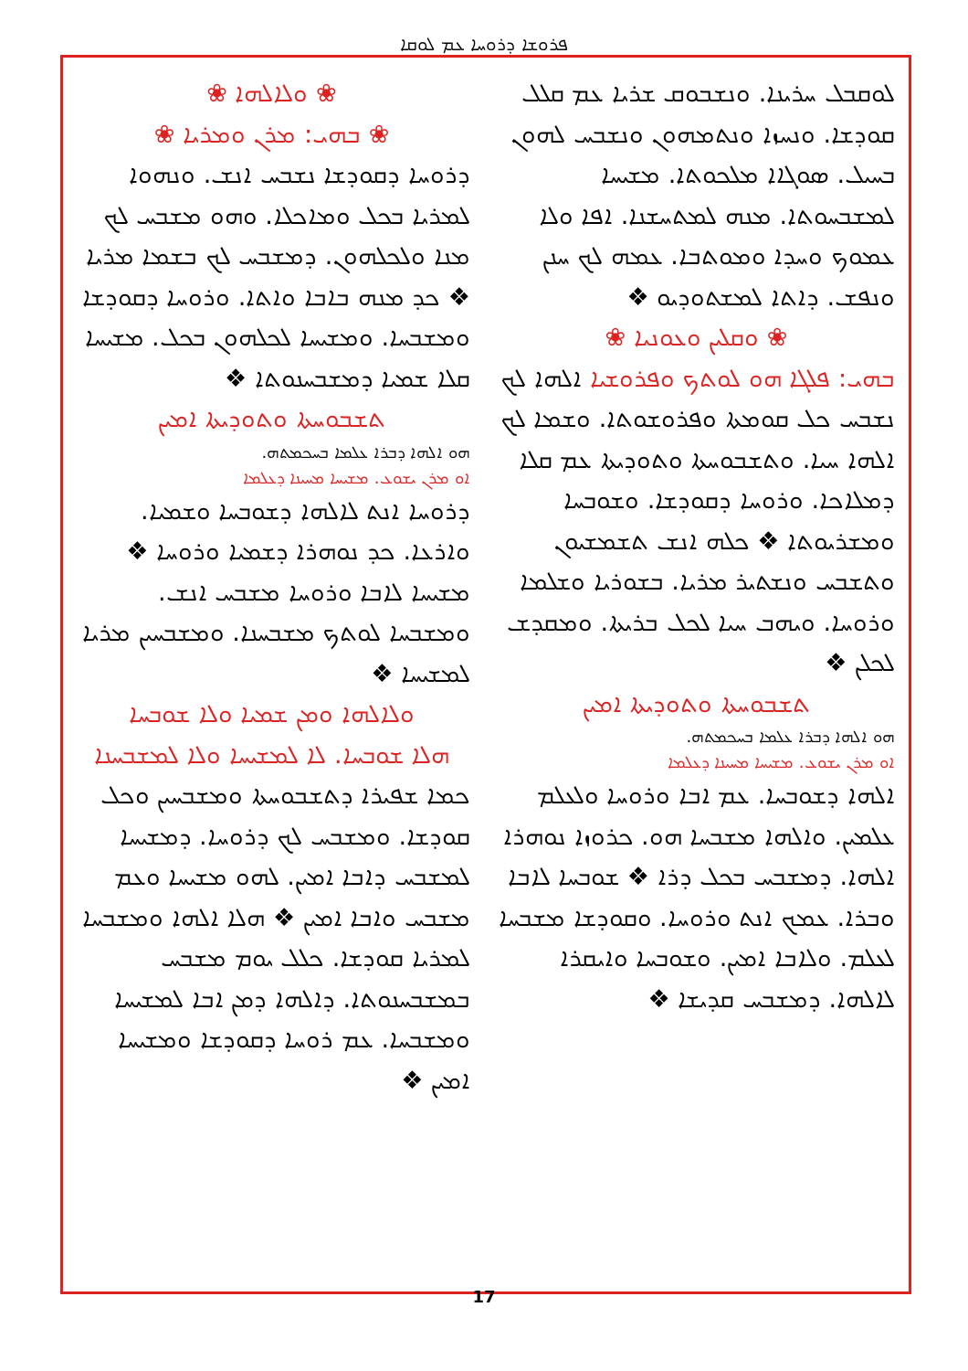ܦܪܘܫܐ ܕܪܘܚܐ ܥܡ ܠܘܩܐ
ܠܘܩܒܠ ܚܪܝܢܐ. ܘܢܫܒܘܩ ܫܪܝܐ ܥܡ ܩܠܠ ܩܘܕܫܐ. ܘܢܚܙܐ ܘܢܬܡܗܘܢ ܘܢܫܒܚ ܠܗܘܢ ܒܚܝܠ. ܣܘܓܐܐ ܡܠܟܘܬܐ. ܡܫܝܚܐ ܠܡܫܒܚܘܬܐ. ܡܢܗ ܠܡܬܚܫܢܐ. ܐܦܐ ܘܠܐ ܥܡܘܟ ܘܚܕܐ ܘܡܘܬܒܐ. ܥܡܗ ܠܟ ܚܢܢ ܘܢܦܫ. ܕܐܬܐ ܠܡܫܬܘܕܝܘ ❖
❀ ܘܩܠܝܢ ܘܥܘܢܝܐ ❀
ܒܗܝ: ܦܠܓܐ ܗܘ ܠܘܬܟ ܘܦܪܘܫܝܐ ܐܠܗܐ ܠܟ ܢܫܒܚ ܟܠ ܩܘܡܬܐ ܘܦܪܘܫܘܬܐ. ܘܫܡܐ ܠܟ ܐܠܗܐ ܚܝܐ. ܘܬܫܒܘܚܬܐ ܘܬܘܕܝܬܐ ܥܡ ܩܠܐ ܕܡܠܐܟܐ. ܘܪܘܚܐ ܕܩܘܕܫܐ. ܘܫܘܒܚܐ ܘܡܫܪܝܘܬܐ ❖ ܟܠܗ ܐܢܫ ܬܫܡܫܝܘܢ ܘܬܫܒܚ ܘܢܫܬܝܪ ܡܪܝܐ. ܒܫܘܪܝܐ ܘܫܠܡܐ ܘܪܘܚܐ. ܘܝܗܒ ܚܝܐ ܠܟܠ ܒܪܝܬܐ. ܘܡܩܕܫ ܠܟܠܢ ❖
ܬܫܒܘܚܬܐ ܘܬܘܕܝܬܐ ܐܡܝܢ
ܗܘ ܐܠܗܐ ܕܒܪܐ ܥܠܡܐ ܒܚܟܡܬܗ.
ܐܘ ܡܪܢ ܝܫܘܥ. ܡܫܝܚܐ ܡܚܝܢܐ ܕܥܠܡܐ
ܐܠܗܐ ܕܫܘܒܚܐ. ܥܡ ܐܒܐ ܘܪܘܚܐ ܘܠܥܠܡ ܥܠܡܝܢ. ܘܐܠܗܐ ܡܫܒܚܐ ܗܘ. ܟܪܘܙܐ ܢܘܗܪܐ ܐܠܗܐ. ܕܡܫܒܚ ܒܟܠ ܕܪܐ ❖ ܫܘܒܚܐ ܠܐܒܐ ܘܒܪܐ. ܥܡܟ ܐܢܬ ܘܪܘܚܐ. ܘܩܘܕܫܐ ܡܫܒܚܐ ܠܥܠܡ. ܘܠܐܒܐ ܐܡܝܢ. ܘܫܘܒܚܐ ܘܐܝܩܪܐ ܠܐܠܗܐ. ܕܡܫܒܚ ܩܕܝܫܐ ❖
❀ ܘܠܐܠܗܐ ❀
❀ ܒܗܝ: ܡܪܢ ܘܡܪܝܐ ❀
ܕܪܘܚܐ ܕܩܘܕܫܐ ܢܫܒܚ ܐܢܫ. ܘܢܗܘܐ ܠܡܪܝܐ ܒܟܠ ܘܡܐܟܠܐ. ܘܗܘ ܡܫܒܚ ܠܟ ܡܢܐ ܘܠܟܠܗܘܢ. ܕܡܫܒܚ ܠܟ ܒܫܡܐ ܡܪܝܐ ❖ ܟܕ ܡܢܗ ܒܐܒܐ ܘܐܬܐ. ܘܪܘܚܐ ܕܩܘܕܫܐ ܘܡܫܒܚܐ. ܘܡܫܝܚܐ ܠܟܠܗܘܢ ܒܟܠ. ܡܫܝܚܐ ܩܠܐ ܫܡܝܐ ܕܡܫܒܚܢܘܬܐ ❖
ܬܫܒܘܚܬܐ ܘܬܘܕܝܬܐ ܐܡܝܢ
ܗܘ ܐܠܗܐ ܕܒܪܐ ܥܠܡܐ ܒܚܟܡܬܗ.
ܐܘ ܡܪܢ ܝܫܘܥ. ܡܫܝܚܐ ܡܚܝܢܐ ܕܥܠܡܐ
ܕܪܘܚܐ ܐܢܬ ܠܐܠܗܐ ܕܫܘܒܚܐ ܘܫܡܝܐ. ܘܐܪܥܐ. ܟܕ ܢܘܗܪܐ ܕܫܡܝܐ ܘܪܘܚܐ ❖ ܡܫܝܚܐ ܠܐܒܐ ܘܪܘܚܐ ܡܫܒܚ ܐܢܫ. ܘܡܫܒܚܐ ܠܘܬܟ ܡܫܒܚܢܐ. ܘܡܫܒܚܝܢ ܡܪܝܐ ܠܡܫܝܚܐ ❖
ܘܠܐܠܗܐ ܘܡܢ ܫܡܝܐ ܘܠܐ ܫܘܒܚܐ
ܗܠܐ ܫܘܒܚܐ. ܠܐ ܠܡܫܝܚܐ ܘܠܐ ܠܡܫܒܚܢܐ
ܟܡܐ ܫܦܝܪܐ ܕܬܫܒܘܚܬܐ ܘܡܫܒܚܝܢ ܘܟܠ ܩܘܕܫܐ. ܘܡܫܒܚ ܠܟ ܕܪܘܚܐ. ܕܡܫܝܚܐ ܠܡܫܒܚ ܕܐܒܐ ܐܡܝܢ. ܠܗܘ ܡܫܝܚܐ ܘܥܡ ܡܫܒܚ ܘܐܒܐ ܐܡܝܢ ❖ ܗܠܐ ܐܠܗܐ ܘܡܫܒܚܐ ܠܡܪܝܐ ܩܘܕܫܐ. ܟܠܠ ܝܘܡ ܡܫܒܚ ܒܡܫܒܚܢܘܬܐ. ܕܐܠܗܐ ܕܡܢ ܐܒܐ ܠܡܫܝܚܐ ܘܡܫܒܚܐ. ܥܡ ܪܘܚܐ ܕܩܘܕܫܐ ܘܡܫܝܚܐ ܐܡܝܢ ❖
17